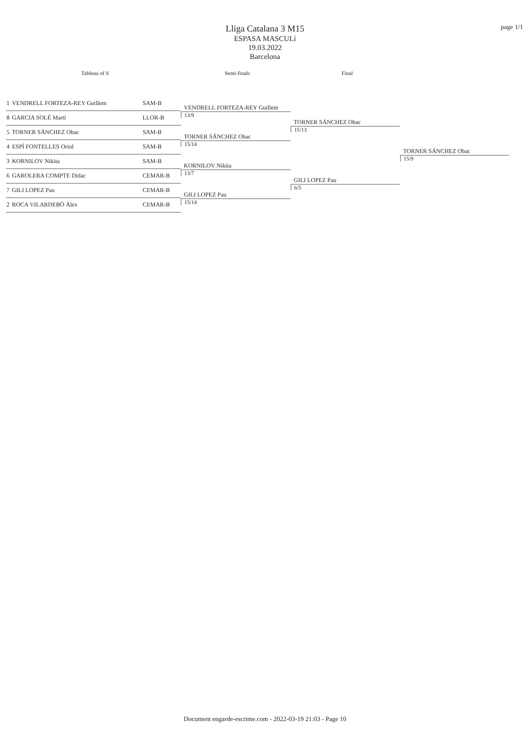page 1/1
Lliga Catalana 3 M15
ESPASA MASCULí
19.03.2022
Barcelona
Tableau of 8 Semi-finals Final
| 1 | VENDRELL FORTEZA-REY Guillem | SAM-B |
| 8 | GARCIA SOLÉ Martí | LLOR-B |
| 5 | TORNER SÁNCHEZ Obac | SAM-B |
| 4 | ESPÍ FONTELLES Oriol | SAM-B |
| 3 | KORNILOV Nikita | SAM-B |
| 6 | GAROLERA COMPTE Didac | CEMAR-B |
| 7 | GILI LOPEZ Pau | CEMAR-B |
| 2 | ROCA VILARDEBÒ Àlex | CEMAR-B |
VENDRELL FORTEZA-REY Guillem
13/9
TORNER SÁNCHEZ Obac
15/14
KORNILOV Nikita
13/7
GILI LOPEZ Pau
15/14
TORNER SÁNCHEZ Obac
15/13
GILI LOPEZ Pau
6/5
TORNER SÁNCHEZ Obac
15/9
Document engarde-escrime.com - 2022-03-19 21:03 - Page 10